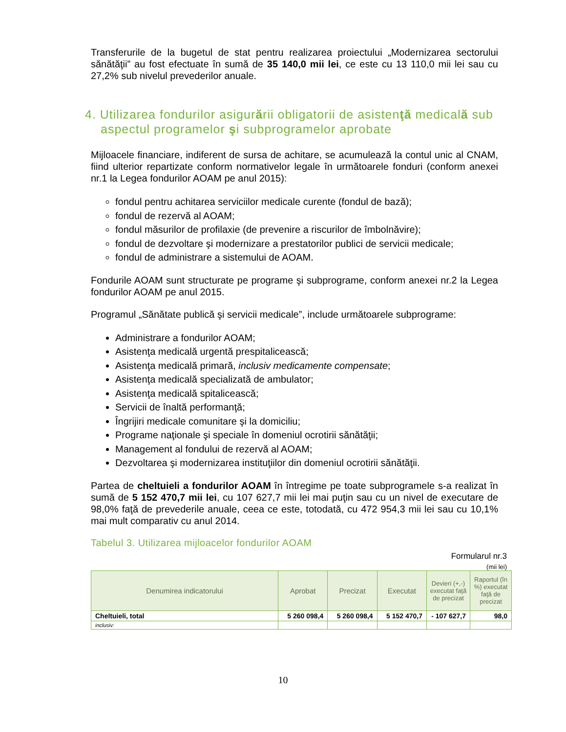Transferurile de la bugetul de stat pentru realizarea proiectului „Modernizarea sectorului sănătăţii” au fost efectuate în sumă de 35 140,0 mii lei, ce este cu 13 110,0 mii lei sau cu 27,2% sub nivelul prevederilor anuale.
4. Utilizarea fondurilor asigurării obligatorii de asistenţă medicală sub aspectul programelor şi subprogramelor aprobate
Mijloacele financiare, indiferent de sursa de achitare, se acumulează la contul unic al CNAM, fiind ulterior repartizate conform normativelor legale în următoarele fonduri (conform anexei nr.1 la Legea fondurilor AOAM pe anul 2015):
fondul pentru achitarea serviciilor medicale curente (fondul de bază);
fondul de rezervă al AOAM;
fondul măsurilor de profilaxie (de prevenire a riscurilor de îmbolnăvire);
fondul de dezvoltare şi modernizare a prestatorilor publici de servicii medicale;
fondul de administrare a sistemului de AOAM.
Fondurile AOAM sunt structurate pe programe şi subprograme, conform anexei nr.2 la Legea fondurilor AOAM pe anul 2015.
Programul „Sănătate publică şi servicii medicale”, include următoarele subprograme:
Administrare a fondurilor AOAM;
Asistenţa medicală urgentă prespitalicească;
Asistenţa medicală primară, inclusiv medicamente compensate;
Asistenţa medicală specializată de ambulator;
Asistenţa medicală spitalicească;
Servicii de înaltă performanţă;
Îngrijiri medicale comunitare şi la domiciliu;
Programe naţionale şi speciale în domeniul ocrotirii sănătăţii;
Management al fondului de rezervă al AOAM;
Dezvoltarea şi modernizarea instituţiilor din domeniul ocrotirii sănătăţii.
Partea de cheltuieli a fondurilor AOAM în întregime pe toate subprogramele s-a realizat în sumă de 5 152 470,7 mii lei, cu 107 627,7 mii lei mai puţin sau cu un nivel de executare de 98,0% faţă de prevederile anuale, ceea ce este, totodată, cu 472 954,3 mii lei sau cu 10,1% mai mult comparativ cu anul 2014.
Tabelul 3. Utilizarea mijloacelor fondurilor AOAM
Formularul nr.3
(mii lei)
| Denumirea indicatorului | Aprobat | Precizat | Executat | Devieri (+,-) executat faţă de precizat | Raportul (în %) executat faţă de precizat |
| --- | --- | --- | --- | --- | --- |
| Cheltuieli, total | 5 260 098,4 | 5 260 098,4 | 5 152 470,7 | - 107 627,7 | 98,0 |
| inclusiv: | | | | | |
10